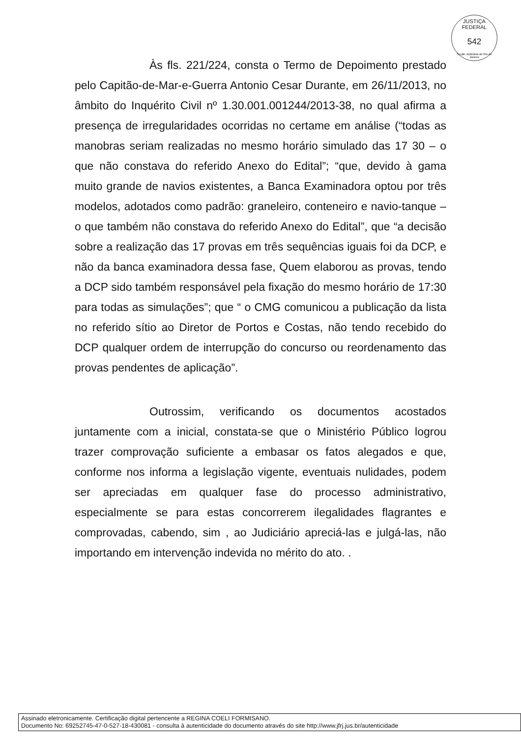JUSTIÇA FEDERAL
542
Seção Judiciária do Rio de Janeiro
Às fls. 221/224, consta o Termo de Depoimento prestado pelo Capitão-de-Mar-e-Guerra Antonio Cesar Durante, em 26/11/2013, no âmbito do Inquérito Civil nº 1.30.001.001244/2013-38, no qual afirma a presença de irregularidades ocorridas no certame em análise (“todas as manobras seriam realizadas no mesmo horário simulado das 17 30 – o que não constava do referido Anexo do Edital”; “que, devido à gama muito grande de navios existentes, a Banca Examinadora optou por três modelos, adotados como padrão: graneleiro, conteneiro e navio-tanque – o que também não constava do referido Anexo do Edital”, que “a decisão sobre a realização das 17 provas em três sequências iguais foi da DCP, e não da banca examinadora dessa fase, Quem elaborou as provas, tendo a DCP sido também responsável pela fixação do mesmo horário de 17:30 para todas as simulações”; que “ o CMG comunicou a publicação da lista no referido sítio ao Diretor de Portos e Costas, não tendo recebido do DCP qualquer ordem de interrupção do concurso ou reordenamento das provas pendentes de aplicação”.
Outrossim, verificando os documentos acostados juntamente com a inicial, constata-se que o Ministério Público logrou trazer comprovação suficiente a embasar os fatos alegados e que, conforme nos informa a legislação vigente, eventuais nulidades, podem ser apreciadas em qualquer fase do processo administrativo, especialmente se para estas concorrerem ilegalidades flagrantes e comprovadas, cabendo, sim , ao Judiciário apreciá-las e julgá-las, não importando em intervenção indevida no mérito do ato. .
Assinado eletronicamente. Certificação digital pertencente a REGINA COELI FORMISANO.
Documento No: 69252745-47-0-527-18-430081 - consulta à autenticidade do documento através do site http://www.jfrj.jus.br/autenticidade